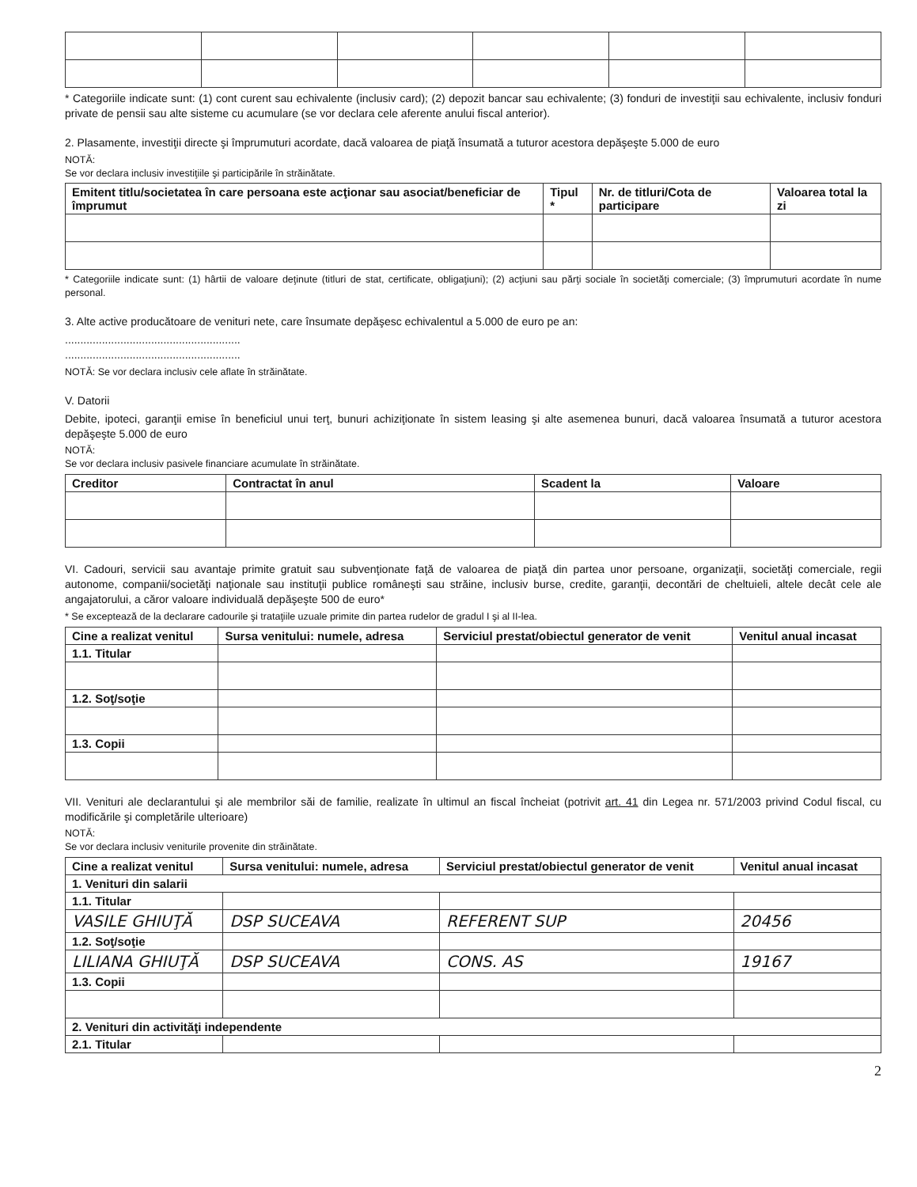* Categoriile indicate sunt: (1) cont curent sau echivalente (inclusiv card); (2) depozit bancar sau echivalente; (3) fonduri de investiţii sau echivalente, inclusiv fonduri private de pensii sau alte sisteme cu acumulare (se vor declara cele aferente anului fiscal anterior).
2. Plasamente, investiţii directe şi împrumuturi acordate, dacă valoarea de piaţă însumată a tuturor acestora depăşeşte 5.000 de euro
NOTĂ:
Se vor declara inclusiv investiţiile şi participările în străinătate.
| Emitent titlu/societatea în care persoana este acţionar sau asociat/beneficiar de împrumut | Tipul * | Nr. de titluri/Cota de participare | Valoarea total la zi |
| --- | --- | --- | --- |
* Categoriile indicate sunt: (1) hârtii de valoare deţinute (titluri de stat, certificate, obligaţiuni); (2) acţiuni sau părţi sociale în societăţi comerciale; (3) împrumuturi acordate în nume personal.
3. Alte active producătoare de venituri nete, care însumate depăşesc echivalentul a 5.000 de euro pe an:
.........................................................
.........................................................
NOTĂ: Se vor declara inclusiv cele aflate în străinătate.
V. Datorii
Debite, ipoteci, garanţii emise în beneficiul unui terţ, bunuri achiziţionate în sistem leasing şi alte asemenea bunuri, dacă valoarea însumată a tuturor acestora depăşeşte 5.000 de euro
NOTĂ:
Se vor declara inclusiv pasivele financiare acumulate în străinătate.
| Creditor | Contractat în anul | Scadent la | Valoare |
| --- | --- | --- | --- |
VI. Cadouri, servicii sau avantaje primite gratuit sau subvenţionate faţă de valoarea de piaţă din partea unor persoane, organizaţii, societăţi comerciale, regii autonome, companii/societăţi naţionale sau instituţii publice româneşti sau străine, inclusiv burse, credite, garanţii, decontări de cheltuieli, altele decât cele ale angajatorului, a căror valoare individuală depăşeşte 500 de euro*
* Se exceptează de la declarare cadourile şi trataţiile uzuale primite din partea rudelor de gradul I şi al II-lea.
| Cine a realizat venitul | Sursa venitului: numele, adresa | Serviciul prestat/obiectul generator de venit | Venitul anual incasat |
| --- | --- | --- | --- |
| 1.1. Titular | | | |
| 1.2. Soţ/soţie | | | |
| 1.3. Copii | | | |
VII. Venituri ale declarantului şi ale membrilor săi de familie, realizate în ultimul an fiscal încheiat (potrivit art. 41 din Legea nr. 571/2003 privind Codul fiscal, cu modificările şi completările ulterioare)
NOTĂ:
Se vor declara inclusiv veniturile provenite din străinătate.
| Cine a realizat venitul | Sursa venitului: numele, adresa | Serviciul prestat/obiectul generator de venit | Venitul anual incasat |
| --- | --- | --- | --- |
| 1. Venituri din salarii | | | |
| 1.1. Titular | | | |
| VASILE GHIUŢĂ | DSP SUCEAVA | REFERENT SUP | 20456 |
| 1.2. Soţ/soţie | | | |
| LILIANA GHIUŢĂ | DSP SUCEAVA | CONS. AS | 19167 |
| 1.3. Copii | | | |
| 2. Venituri din activităţi independente | | | |
| 2.1. Titular | | | |
2